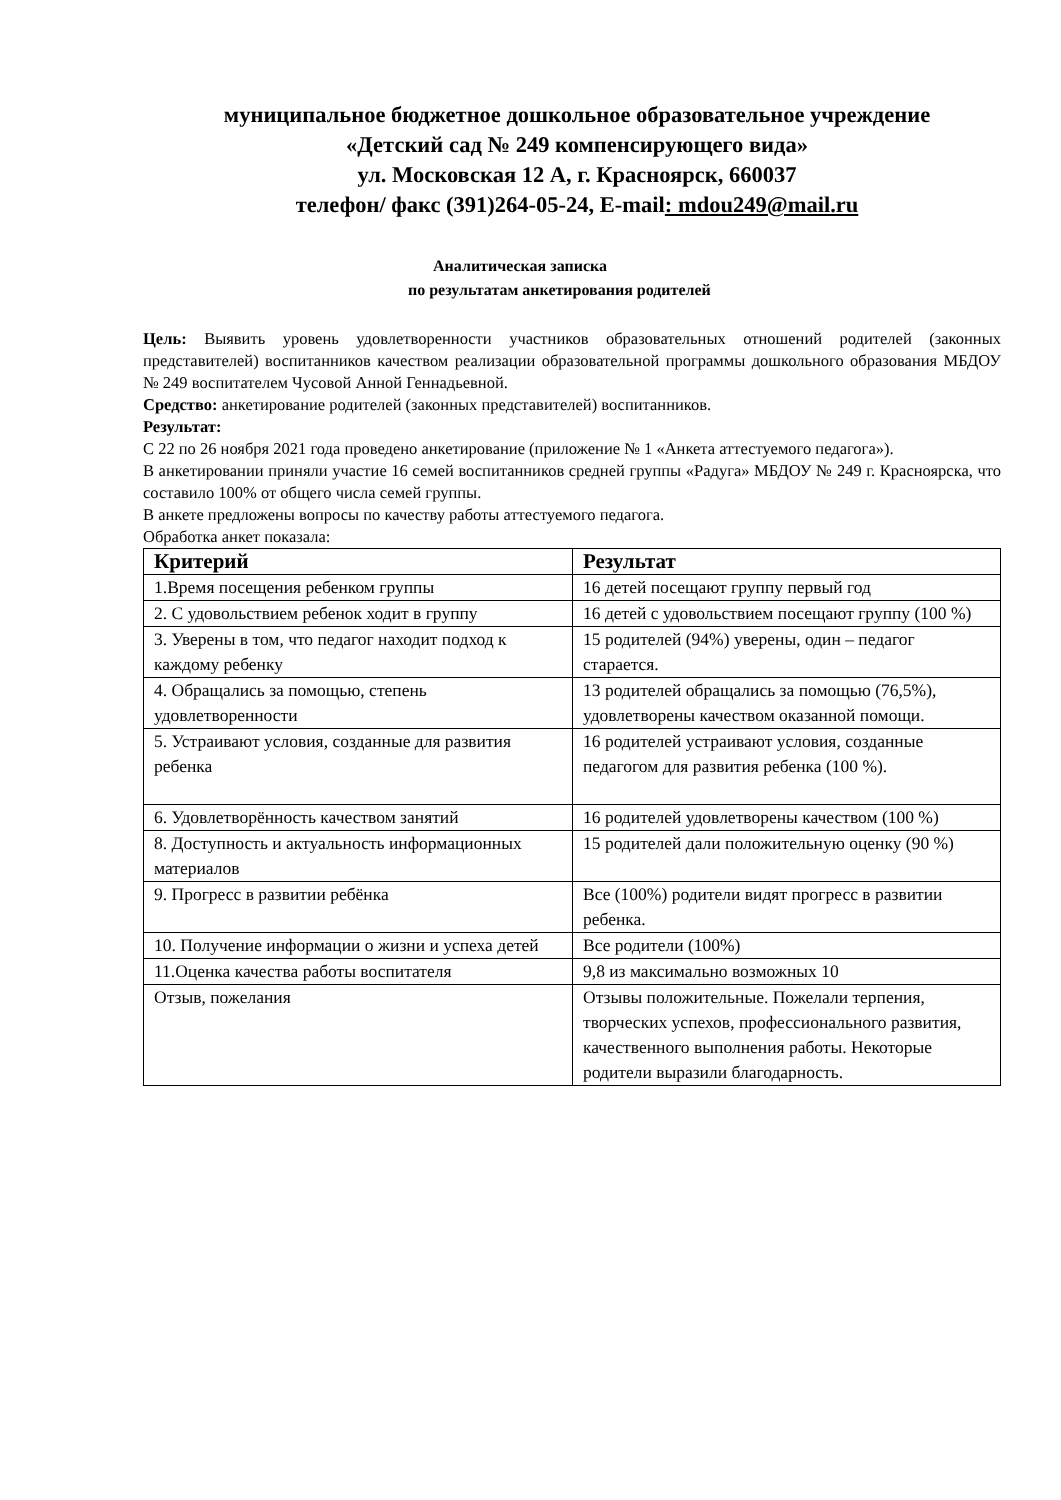муниципальное бюджетное дошкольное образовательное учреждение
«Детский сад № 249 компенсирующего вида»
ул. Московская 12 А, г. Красноярск, 660037
телефон/ факс (391)264-05-24, E-mail: mdou249@mail.ru
Аналитическая записка
по результатам анкетирования родителей
Цель: Выявить уровень удовлетворенности участников образовательных отношений родителей (законных представителей) воспитанников качеством реализации образовательной программы дошкольного образования МБДОУ № 249 воспитателем Чусовой Анной Геннадьевной.
Средство: анкетирование родителей (законных представителей) воспитанников.
Результат:
С 22 по 26 ноября 2021 года проведено анкетирование (приложение № 1 «Анкета аттестуемого педагога»).
В анкетировании приняли участие 16 семей воспитанников средней группы «Радуга» МБДОУ № 249 г. Красноярска, что составило 100% от общего числа семей группы.
В анкете предложены вопросы по качеству работы аттестуемого педагога.
Обработка анкет показала:
| Критерий | Результат |
| --- | --- |
| 1.Время посещения ребенком группы | 16 детей посещают группу первый год |
| 2. С удовольствием ребенок ходит в группу | 16 детей с удовольствием посещают группу (100 %) |
| 3. Уверены в том, что педагог находит подход к каждому ребенку | 15 родителей (94%) уверены, один – педагог старается. |
| 4. Обращались за помощью, степень удовлетворенности | 13 родителей обращались за помощью (76,5%), удовлетворены качеством оказанной помощи. |
| 5. Устраивают условия, созданные для развития ребенка | 16 родителей устраивают условия, созданные педагогом для развития ребенка (100 %). |
| 6. Удовлетворённость качеством занятий | 16 родителей удовлетворены качеством (100 %) |
| 8. Доступность и актуальность информационных материалов | 15 родителей дали положительную оценку (90 %) |
| 9. Прогресс в развитии ребёнка | Все (100%) родители видят прогресс в развитии ребенка. |
| 10. Получение информации о жизни и успеха детей | Все родители (100%) |
| 11.Оценка качества работы воспитателя | 9,8 из максимально возможных 10 |
| Отзыв, пожелания | Отзывы положительные. Пожелали терпения, творческих успехов, профессионального развития, качественного выполнения работы. Некоторые родители выразили благодарность. |